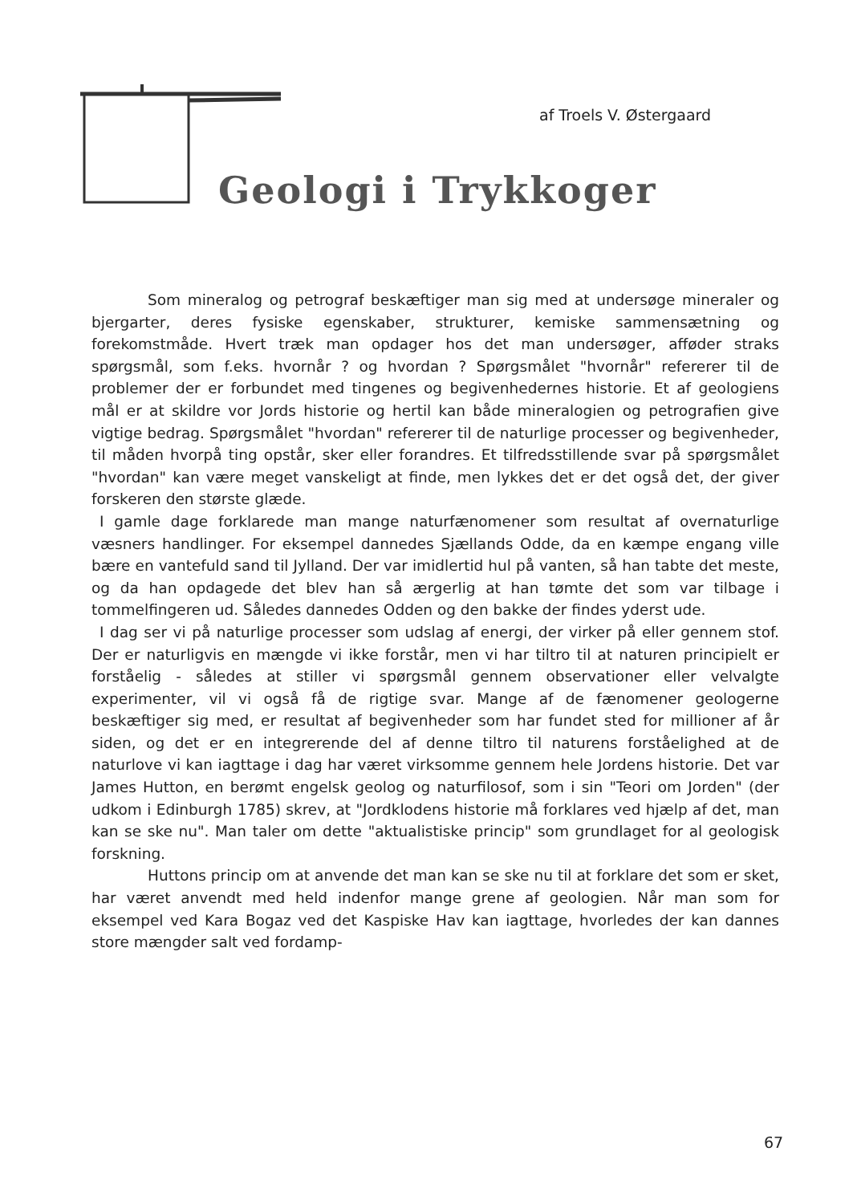af Troels V. Østergaard
Geologi i Trykkoger
Som mineralog og petrograf beskæftiger man sig med at undersøge mineraler og bjergarter, deres fysiske egenskaber, strukturer, kemiske sammensætning og forekomstmåde. Hvert træk man opdager hos det man undersøger, afføder straks spørgsmål, som f.eks. hvornår ? og hvordan ? Spørgsmålet "hvornår" refererer til de problemer der er forbundet med tingenes og begivenhedernes historie. Et af geologiens mål er at skildre vor Jords historie og hertil kan både mineralogien og petrografien give vigtige bedrag. Spørgsmålet "hvordan" refererer til de naturlige processer og begivenheder, til måden hvorpå ting opstår, sker eller forandres. Et tilfredsstillende svar på spørgsmålet "hvordan" kan være meget vanskeligt at finde, men lykkes det er det også det, der giver forskeren den største glæde.
I gamle dage forklarede man mange naturfænomener som resultat af overnaturlige væsners handlinger. For eksempel dannedes Sjællands Odde, da en kæmpe engang ville bære en vantefuld sand til Jylland. Der var imidlertid hul på vanten, så han tabte det meste, og da han opdagede det blev han så ærgerlig at han tømte det som var tilbage i tommelfingeren ud. Således dannedes Odden og den bakke der findes yderst ude.
I dag ser vi på naturlige processer som udslag af energi, der virker på eller gennem stof. Der er naturligvis en mængde vi ikke forstår, men vi har tiltro til at naturen principielt er forståelig - således at stiller vi spørgsmål gennem observationer eller velvalgte experimenter, vil vi også få de rigtige svar. Mange af de fænomener geologerne beskæftiger sig med, er resultat af begivenheder som har fundet sted for millioner af år siden, og det er en integrerende del af denne tiltro til naturens forståelighed at de naturlove vi kan iagttage i dag har været virksomme gennem hele Jordens historie. Det var James Hutton, en berømt engelsk geolog og naturfilosof, som i sin "Teori om Jorden" (der udkom i Edinburgh 1785) skrev, at "Jordklodens historie må forklares ved hjælp af det, man kan se ske nu". Man taler om dette "aktualistiske princip" som grundlaget for al geologisk forskning.
Huttons princip om at anvende det man kan se ske nu til at forklare det som er sket, har været anvendt med held indenfor mange grene af geologien. Når man som for eksempel ved Kara Bogaz ved det Kaspiske Hav kan iagttage, hvorledes der kan dannes store mængder salt ved fordamp-
67